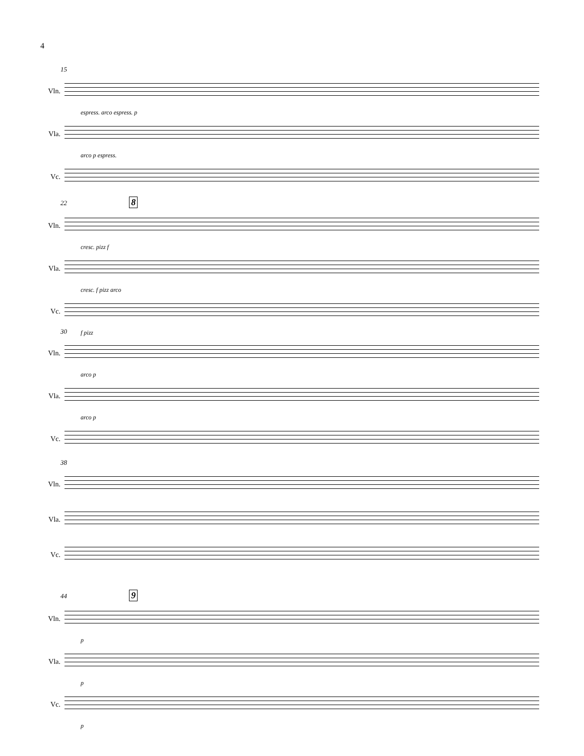4
15
Vln.
espress. arco espress. p
Vla.
arco p espress.
Vc.
22 8
Vln.
cresc. pizz f
Vla.
cresc. f pizz arco
Vc.
f pizz
30
Vln.
arco p
Vla.
arco p
Vc.
38
Vln.
Vla.
Vc.
44 9
Vln.
p
Vla.
p
Vc.
p